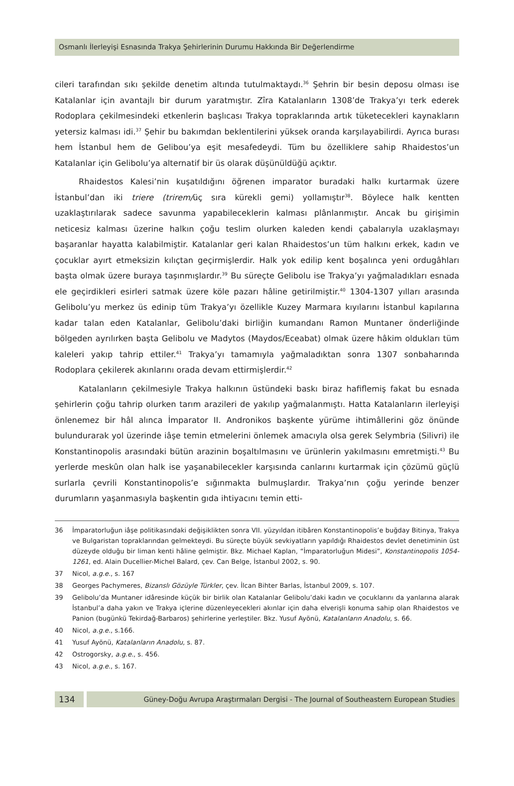Osmanlı İlerleyişi Esnasında Trakya Şehirlerinin Durumu Hakkında Bir Değerlendirme
cileri tarafından sıkı şekilde denetim altında tutulmaktaydı.<sup>36</sup> Şehrin bir besin deposu olması ise Katalanlar için avantajlı bir durum yaratmıştır. Zîra Katalanların 1308’de Trakya’yı terk ederek Rodoplara çekilmesindeki etkenlerin başlıcası Trakya topraklarında artık tüketecekleri kaynakların yetersiz kalması idi.<sup>37</sup> Şehir bu bakımdan beklentilerini yüksek oranda karşılayabilirdi. Ayrıca burası hem İstanbul hem de Gelibou’ya eşit mesafedeydi. Tüm bu özelliklere sahip Rhaidestos’un Katalanlar için Gelibolu’ya alternatif bir üs olarak düşünüldüğü açıktır.
Rhaidestos Kalesi’nin kuşatıldığını öğrenen imparator buradaki halkı kurtarmak üzere İstanbul’dan iki triere (trirem/üç sıra kürekli gemi) yollamıştır<sup>38</sup>. Böylece halk kentten uzaklaştırılarak sadece savunma yapabileceklerin kalması plânlanmıştır. Ancak bu girişimin neticesiz kalması üzerine halkın çoğu teslim olurken kaleden kendi çabalarıyla uzaklaşmayı başaranlar hayatta kalabilmiştir. Katalanlar geri kalan Rhaidestos’un tüm halkını erkek, kadın ve çocuklar ayırt etmeksizin kılıçtan geçirmişlerdir. Halk yok edilip kent boşalınca yeni ordugâhları başta olmak üzere buraya taşınmışlardır.<sup>39</sup> Bu süreçte Gelibolu ise Trakya’yı yağmaladıkları esnada ele geçirdikleri esirleri satmak üzere köle pazarı hâline getirilmiştir.<sup>40</sup> 1304-1307 yılları arasında Gelibolu’yu merkez üs edinip tüm Trakya’yı özellikle Kuzey Marmara kıyılarını İstanbul kapılarına kadar talan eden Katalanlar, Gelibolu’daki birliğin kumandanı Ramon Muntaner önderliğinde bölgeden ayrılırken başta Gelibolu ve Madytos (Maydos/Eceabat) olmak üzere hâkim oldukları tüm kaleleri yakıp tahrip ettiler.<sup>41</sup> Trakya’yı tamamıyla yağmaladıktan sonra 1307 sonbaharında Rodoplara çekilerek akınlarını orada devam ettirmişlerdir.<sup>42</sup>
Katalanların çekilmesiyle Trakya halkının üstündeki baskı biraz hafiflemiş fakat bu esnada şehirlerin çoğu tahrip olurken tarım arazileri de yakılıp yağmalanmıştı. Hatta Katalanların ilerleyişi önlenemez bir hâl alınca İmparator II. Andronikos başkente yürüme ihtimâllerini göz önünde bulundurarak yol üzerinde iâşe temin etmelerini önlemek amacıyla olsa gerek Selymbria (Silivri) ile Konstantinopolis arasındaki bütün arazinin boşaltılmasını ve ürünlerin yakılmasını emretmişti.<sup>43</sup> Bu yerlerde meskûn olan halk ise yaşanabilecekler karşısında canlarını kurtarmak için çözümü güçlü surlarla çevrili Konstantinopolis’e sığınmakta bulmuşlardır. Trakya’nın çoğu yerinde benzer durumların yaşanmasıyla başkentin gıda ihtiyacını temin etti-
36 İmparatorluğun iâşe politikasındaki değişiklikten sonra VII. yüzyıldan itibâren Konstantinopolis’e buğday Bitinya, Trakya ve Bulgaristan topraklarından gelmekteydi. Bu süreçte büyük sevkiyatların yapıldığı Rhaidestos devlet denetiminin üst düzeyde olduğu bir liman kenti hâline gelmiştir. Bkz. Michael Kaplan, “İmparatorluğun Midesi”, Konstantinopolis 1054-1261, ed. Alain Ducellier-Michel Balard, çev. Can Belge, İstanbul 2002, s. 90.
37 Nicol, a.g.e., s. 167
38 Georges Pachymeres, Bizanslı Gözüyle Türkler, çev. İlcan Bihter Barlas, İstanbul 2009, s. 107.
39 Gelibolu’da Muntaner idâresinde küçük bir birlik olan Katalanlar Gelibolu’daki kadın ve çocuklarını da yanlarına alarak İstanbul’a daha yakın ve Trakya içlerine düzenleyecekleri akınlar için daha elverişli konuma sahip olan Rhaidestos ve Panion (bugünkü Tekirdağ-Barbaros) şehirlerine yerleştiler. Bkz. Yusuf Ayönü, Katalanların Anadolu, s. 66.
40 Nicol, a.g.e., s.166.
41 Yusuf Ayönü, Katalanların Anadolu, s. 87.
42 Ostrogorsky, a.g.e., s. 456.
43 Nicol, a.g.e., s. 167.
134
Güney-Doğu Avrupa Araştırmaları Dergisi - The Journal of Southeastern European Studies